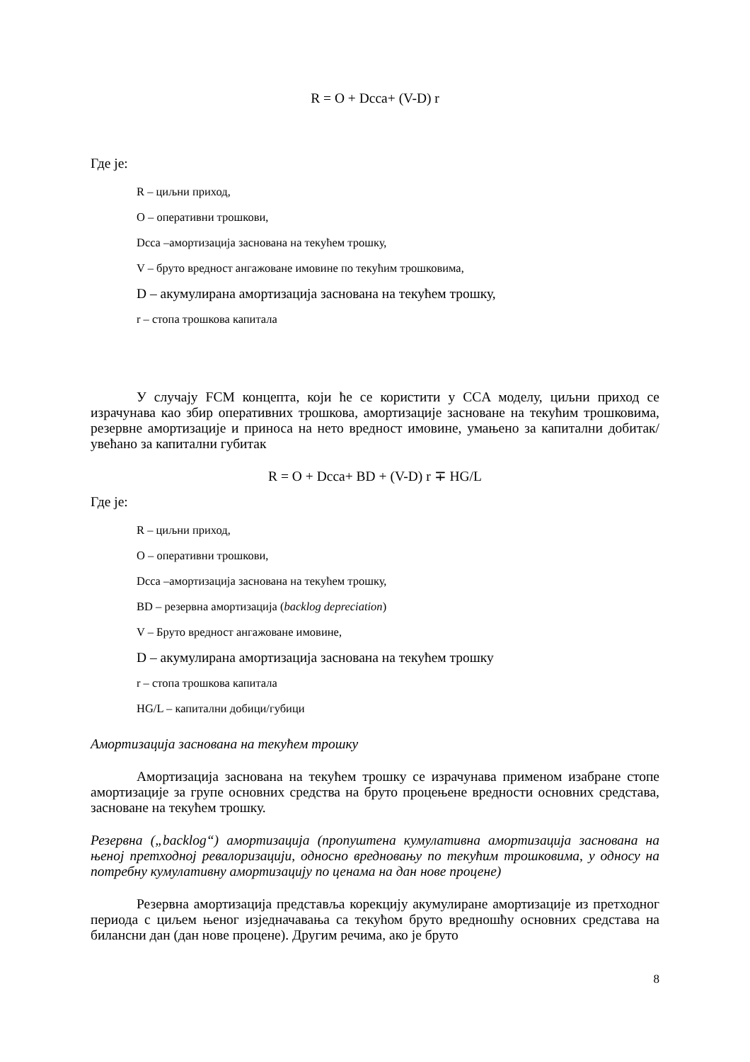R = O + Dcca+ (V-D) r
Где је:
R – циљни приход,
O – оперативни трошкови,
Dcca –амортизација заснована на текућем трошку,
V – бруто вредност ангажоване имовине по текућим трошковима,
D – акумулирана амортизација заснована на текућем трошку,
r – стопа трошкова капитала
У случају FCM концепта, који ће се користити у CCA моделу, циљни приход се израчунава као збир оперативних трошкова, амортизације засноване на текућим трошковима, резервне амортизације и приноса на нето вредност имовине, умањено за капитални добитак/увећано за капитални губитак
R = O + Dcca+ BD + (V-D) r ∓ HG/L
Где је:
R – циљни приход,
O – оперативни трошкови,
Dcca –амортизација заснована на текућем трошку,
BD – резервна амортизација (backlog depreciation)
V – Бруто вредност ангажоване имовине,
D – акумулирана амортизација заснована на текућем трошку
r – стопа трошкова капитала
HG/L – капитални добици/губици
Амортизација заснована на текућем трошку
Амортизација заснована на текућем трошку се израчунава применом изабране стопе амортизације за групе основних средства на бруто процењене вредности основних средстава, засноване на текућем трошку.
Резервна („backlog“) амортизација (пропуштена кумулативна амортизација заснована на њеној претходној ревалоризацији, односно вредновању по текућим трошковима, у односу на потребну кумулативну амортизацију по ценама на дан нове процене)
Резервна амортизација представља корекцију акумулиране амортизације из претходног периода с циљем њеног изједначавања са текућом бруто вредношћу основних средстава на билансни дан (дан нове процене). Другим речима, ако је бруто
8